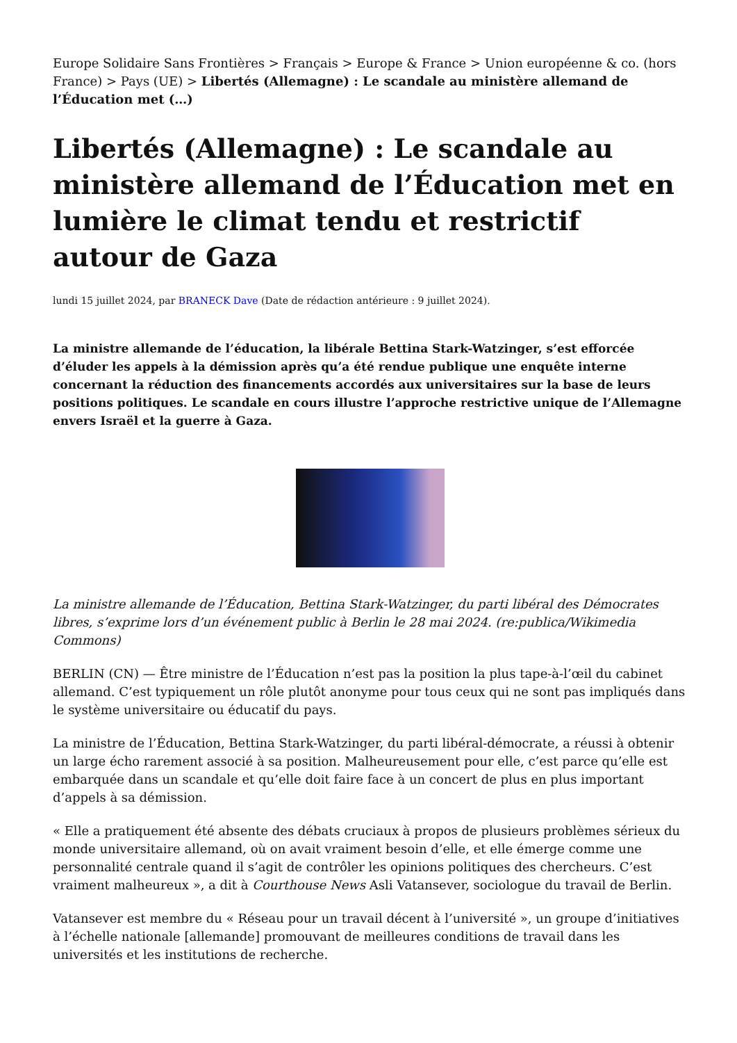Europe Solidaire Sans Frontières > Français > Europe & France > Union européenne & co. (hors France) > Pays (UE) > Libertés (Allemagne) : Le scandale au ministère allemand de l’Éducation met (…)
Libertés (Allemagne) : Le scandale au ministère allemand de l’Éducation met en lumière le climat tendu et restrictif autour de Gaza
lundi 15 juillet 2024, par BRANECK Dave (Date de rédaction antérieure : 9 juillet 2024).
La ministre allemande de l’éducation, la libérale Bettina Stark-Watzinger, s’est efforcée d’éluder les appels à la démission après qu’a été rendue publique une enquête interne concernant la réduction des financements accordés aux universitaires sur la base de leurs positions politiques. Le scandale en cours illustre l’approche restrictive unique de l’Allemagne envers Israël et la guerre à Gaza.
La ministre allemande de l’Éducation, Bettina Stark-Watzinger, du parti libéral des Démocrates libres, s’exprime lors d’un événement public à Berlin le 28 mai 2024. (re:publica/Wikimedia Commons)
BERLIN (CN) — Être ministre de l’Éducation n’est pas la position la plus tape-à-l’œil du cabinet allemand. C’est typiquement un rôle plutôt anonyme pour tous ceux qui ne sont pas impliqués dans le système universitaire ou éducatif du pays.
La ministre de l’Éducation, Bettina Stark-Watzinger, du parti libéral-démocrate, a réussi à obtenir un large écho rarement associé à sa position. Malheureusement pour elle, c’est parce qu’elle est embarquée dans un scandale et qu’elle doit faire face à un concert de plus en plus important d’appels à sa démission.
« Elle a pratiquement été absente des débats cruciaux à propos de plusieurs problèmes sérieux du monde universitaire allemand, où on avait vraiment besoin d’elle, et elle émerge comme une personnalité centrale quand il s’agit de contrôler les opinions politiques des chercheurs. C’est vraiment malheureux », a dit à Courthouse News Asli Vatansever, sociologue du travail de Berlin.
Vatansever est membre du « Réseau pour un travail décent à l’université », un groupe d’initiatives à l’échelle nationale [allemande] promouvant de meilleures conditions de travail dans les universités et les institutions de recherche.